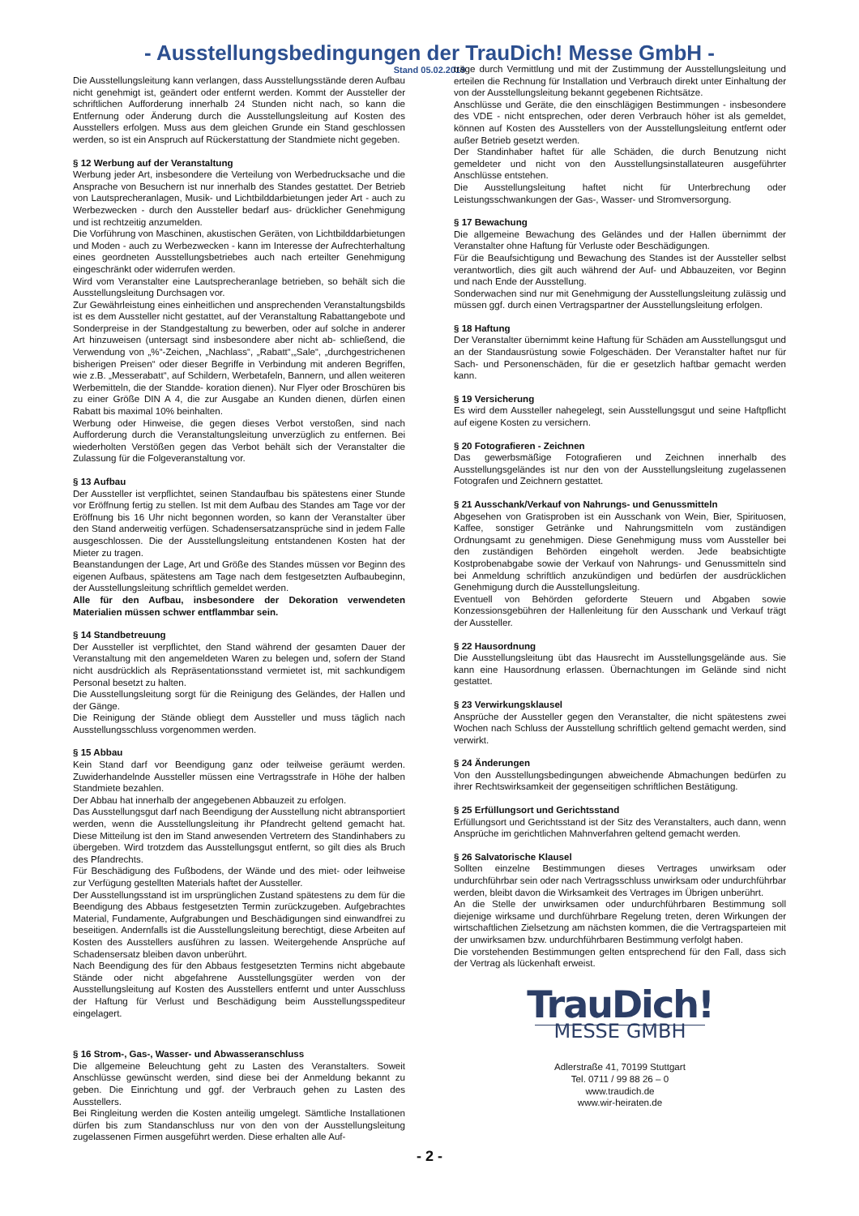- Ausstellungsbedingungen der TrauDich! Messe GmbH -
Stand 05.02.2019
Die Ausstellungsleitung kann verlangen, dass Ausstellungsstände deren Aufbau nicht genehmigt ist, geändert oder entfernt werden. Kommt der Aussteller der schriftlichen Aufforderung innerhalb 24 Stunden nicht nach, so kann die Entfernung oder Änderung durch die Ausstellungsleitung auf Kosten des Ausstellers erfolgen. Muss aus dem gleichen Grunde ein Stand geschlossen werden, so ist ein Anspruch auf Rückerstattung der Standmiete nicht gegeben.
§ 12 Werbung auf der Veranstaltung
Werbung jeder Art, insbesondere die Verteilung von Werbedrucksache und die Ansprache von Besuchern ist nur innerhalb des Standes gestattet. Der Betrieb von Lautsprecheranlagen, Musik- und Lichtbilddarbietungen jeder Art - auch zu Werbezwecken - durch den Aussteller bedarf aus- drücklicher Genehmigung und ist rechtzeitig anzumelden.
Die Vorführung von Maschinen, akustischen Geräten, von Lichtbilddarbietungen und Moden - auch zu Werbezwecken - kann im Interesse der Aufrechterhaltung eines geordneten Ausstellungsbetriebes auch nach erteilter Genehmigung eingeschränkt oder widerrufen werden.
Wird vom Veranstalter eine Lautsprecheranlage betrieben, so behält sich die Ausstellungsleitung Durchsagen vor.
Zur Gewährleistung eines einheitlichen und ansprechenden Veranstaltungsbilds ist es dem Aussteller nicht gestattet, auf der Veranstaltung Rabattangebote und Sonderpreise in der Standgestaltung zu bewerben, oder auf solche in anderer Art hinzuweisen (untersagt sind insbesondere aber nicht ab- schließend, die Verwendung von „%“-Zeichen, „Nachlass“, „Rabatt“,„Sale“, „durchgestrichenen bisherigen Preisen“ oder dieser Begriffe in Verbindung mit anderen Begriffen, wie z.B. „Messerabatt“, auf Schildern, Werbetafeln, Bannern, und allen weiteren Werbemitteln, die der Standde- koration dienen). Nur Flyer oder Broschüren bis zu einer Größe DIN A 4, die zur Ausgabe an Kunden dienen, dürfen einen Rabatt bis maximal 10% beinhalten.
Werbung oder Hinweise, die gegen dieses Verbot verstoßen, sind nach Aufforderung durch die Veranstaltungsleitung unverzüglich zu entfernen. Bei wiederholten Verstößen gegen das Verbot behält sich der Veranstalter die Zulassung für die Folgeveranstaltung vor.
§ 13 Aufbau
Der Aussteller ist verpflichtet, seinen Standaufbau bis spätestens einer Stunde vor Eröffnung fertig zu stellen. Ist mit dem Aufbau des Standes am Tage vor der Eröffnung bis 16 Uhr nicht begonnen worden, so kann der Veranstalter über den Stand anderweitig verfügen. Schadensersatzansprüche sind in jedem Falle ausgeschlossen. Die der Ausstellungsleitung entstandenen Kosten hat der Mieter zu tragen.
Beanstandungen der Lage, Art und Größe des Standes müssen vor Beginn des eigenen Aufbaus, spätestens am Tage nach dem festgesetzten Aufbaubeginn, der Ausstellungsleitung schriftlich gemeldet werden.
Alle für den Aufbau, insbesondere der Dekoration verwendeten Materialien müssen schwer entflammbar sein.
§ 14 Standbetreuung
Der Aussteller ist verpflichtet, den Stand während der gesamten Dauer der Veranstaltung mit den angemeldeten Waren zu belegen und, sofern der Stand nicht ausdrücklich als Repräsentationsstand vermietet ist, mit sachkundigem Personal besetzt zu halten.
Die Ausstellungsleitung sorgt für die Reinigung des Geländes, der Hallen und der Gänge.
Die Reinigung der Stände obliegt dem Aussteller und muss täglich nach Ausstellungsschluss vorgenommen werden.
§ 15 Abbau
Kein Stand darf vor Beendigung ganz oder teilweise geräumt werden. Zuwiderhandelnde Aussteller müssen eine Vertragsstrafe in Höhe der halben Standmiete bezahlen.
Der Abbau hat innerhalb der angegebenen Abbauzeit zu erfolgen.
Das Ausstellungsgut darf nach Beendigung der Ausstellung nicht abtransportiert werden, wenn die Ausstellungsleitung ihr Pfandrecht geltend gemacht hat. Diese Mitteilung ist den im Stand anwesenden Vertretern des Standinhabers zu übergeben. Wird trotzdem das Ausstellungsgut entfernt, so gilt dies als Bruch des Pfandrechts.
Für Beschädigung des Fußbodens, der Wände und des miet- oder leihweise zur Verfügung gestellten Materials haftet der Aussteller.
Der Ausstellungsstand ist im ursprünglichen Zustand spätestens zu dem für die Beendigung des Abbaus festgesetzten Termin zurückzugeben. Aufgebrachtes Material, Fundamente, Aufgrabungen und Beschädigungen sind einwandfrei zu beseitigen. Andernfalls ist die Ausstellungsleitung berechtigt, diese Arbeiten auf Kosten des Ausstellers ausführen zu lassen. Weitergehende Ansprüche auf Schadensersatz bleiben davon unberührt.
Nach Beendigung des für den Abbaus festgesetzten Termins nicht abgebaute Stände oder nicht abgefahrene Ausstellungsgüter werden von der Ausstellungsleitung auf Kosten des Ausstellers entfernt und unter Ausschluss der Haftung für Verlust und Beschädigung beim Ausstellungsspediteur eingelagert.
§ 16 Strom-, Gas-, Wasser- und Abwasseranschluss
Die allgemeine Beleuchtung geht zu Lasten des Veranstalters. Soweit Anschlüsse gewünscht werden, sind diese bei der Anmeldung bekannt zu geben. Die Einrichtung und ggf. der Verbrauch gehen zu Lasten des Ausstellers.
Bei Ringleitung werden die Kosten anteilig umgelegt. Sämtliche Installationen dürfen bis zum Standanschluss nur von den von der Ausstellungsleitung zugelassenen Firmen ausgeführt werden. Diese erhalten alle Auf-
träge durch Vermittlung und mit der Zustimmung der Ausstellungsleitung und erteilen die Rechnung für Installation und Verbrauch direkt unter Einhaltung der von der Ausstellungsleitung bekannt gegebenen Richtsätze.
Anschlüsse und Geräte, die den einschlägigen Bestimmungen - insbesondere des VDE - nicht entsprechen, oder deren Verbrauch höher ist als gemeldet, können auf Kosten des Ausstellers von der Ausstellungsleitung entfernt oder außer Betrieb gesetzt werden.
Der Standinhaber haftet für alle Schäden, die durch Benutzung nicht gemeldeter und nicht von den Ausstellungsinstallateuren ausgeführter Anschlüsse entstehen.
Die Ausstellungsleitung haftet nicht für Unterbrechung oder Leistungsschwankungen der Gas-, Wasser- und Stromversorgung.
§ 17 Bewachung
Die allgemeine Bewachung des Geländes und der Hallen übernimmt der Veranstalter ohne Haftung für Verluste oder Beschädigungen.
Für die Beaufsichtigung und Bewachung des Standes ist der Aussteller selbst verantwortlich, dies gilt auch während der Auf- und Abbauzeiten, vor Beginn und nach Ende der Ausstellung.
Sonderwachen sind nur mit Genehmigung der Ausstellungsleitung zulässig und müssen ggf. durch einen Vertragspartner der Ausstellungsleitung erfolgen.
§ 18 Haftung
Der Veranstalter übernimmt keine Haftung für Schäden am Ausstellungsgut und an der Standausrüstung sowie Folgeschäden. Der Veranstalter haftet nur für Sach- und Personenschäden, für die er gesetzlich haftbar gemacht werden kann.
§ 19 Versicherung
Es wird dem Aussteller nahegelegt, sein Ausstellungsgut und seine Haftpflicht auf eigene Kosten zu versichern.
§ 20 Fotografieren - Zeichnen
Das gewerbsmäßige Fotografieren und Zeichnen innerhalb des Ausstellungsgeländes ist nur den von der Ausstellungsleitung zugelassenen Fotografen und Zeichnern gestattet.
§ 21 Ausschank/Verkauf von Nahrungs- und Genussmitteln
Abgesehen von Gratisproben ist ein Ausschank von Wein, Bier, Spirituosen, Kaffee, sonstiger Getränke und Nahrungsmitteln vom zuständigen Ordnungsamt zu genehmigen. Diese Genehmigung muss vom Aussteller bei den zuständigen Behörden eingeholt werden. Jede beabsichtigte Kostprobenabgabe sowie der Verkauf von Nahrungs- und Genussmitteln sind bei Anmeldung schriftlich anzukündigen und bedürfen der ausdrücklichen Genehmigung durch die Ausstellungsleitung.
Eventuell von Behörden geforderte Steuern und Abgaben sowie Konzessionsgebühren der Hallenleitung für den Ausschank und Verkauf trägt der Aussteller.
§ 22 Hausordnung
Die Ausstellungsleitung übt das Hausrecht im Ausstellungsgelände aus. Sie kann eine Hausordnung erlassen. Übernachtungen im Gelände sind nicht gestattet.
§ 23 Verwirkungsklausel
Ansprüche der Aussteller gegen den Veranstalter, die nicht spätestens zwei Wochen nach Schluss der Ausstellung schriftlich geltend gemacht werden, sind verwirkt.
§ 24 Änderungen
Von den Ausstellungsbedingungen abweichende Abmachungen bedürfen zu ihrer Rechtswirksamkeit der gegenseitigen schriftlichen Bestätigung.
§ 25 Erfüllungsort und Gerichtsstand
Erfüllungsort und Gerichtsstand ist der Sitz des Veranstalters, auch dann, wenn Ansprüche im gerichtlichen Mahnverfahren geltend gemacht werden.
§ 26 Salvatorische Klausel
Sollten einzelne Bestimmungen dieses Vertrages unwirksam oder undurchführbar sein oder nach Vertragsschluss unwirksam oder undurchführbar werden, bleibt davon die Wirksamkeit des Vertrages im Übrigen unberührt.
An die Stelle der unwirksamen oder undurchführbaren Bestimmung soll diejenige wirksame und durchführbare Regelung treten, deren Wirkungen der wirtschaftlichen Zielsetzung am nächsten kommen, die die Vertragsparteien mit der unwirksamen bzw. undurchführbaren Bestimmung verfolgt haben.
Die vorstehenden Bestimmungen gelten entsprechend für den Fall, dass sich der Vertrag als lückenhaft erweist.
TrauDich!
MESSE GMBH
Adlerstraße 41, 70199 Stuttgart
Tel. 0711 / 99 88 26 – 0
www.traudich.de
www.wir-heiraten.de
- 2 -